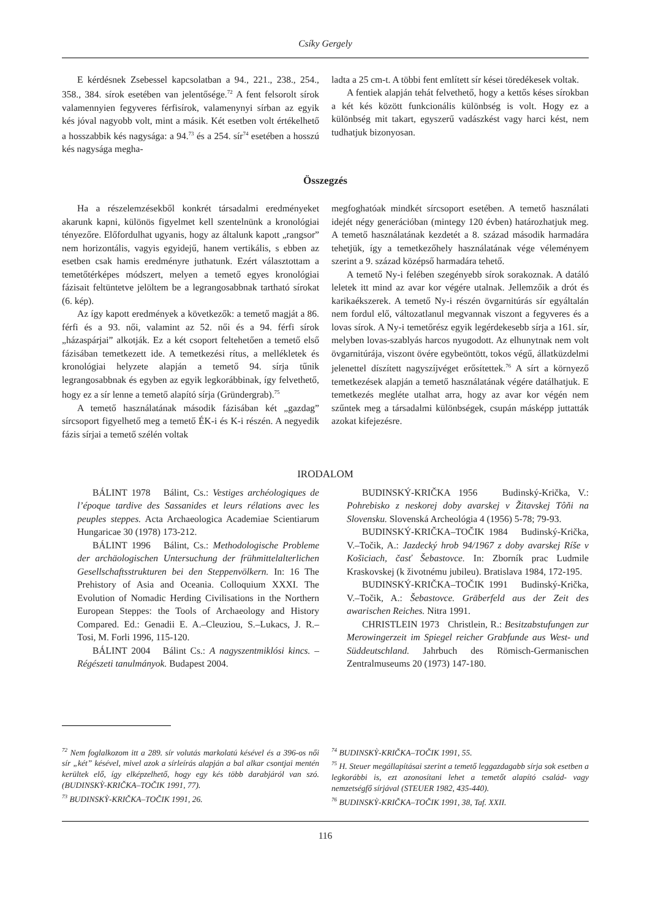Csíky Gergely
E kérdésnek Zsebessel kapcsolatban a 94., 221., 238., 254., 358., 384. sírok esetében van jelentősége.<sup>72</sup> A fent felsorolt sírok valamennyien fegyveres férfisírok, valamenynyi sírban az egyik kés jóval nagyobb volt, mint a másik. Két esetben volt értékelhető a hosszabbik kés nagysága: a 94.<sup>73</sup> és a 254. sír<sup>74</sup> esetében a hosszú kés nagysága megha-
ladta a 25 cm-t. A többi fent említett sír kései töredékesek voltak.
A fentiek alapján tehát felvethető, hogy a kettős késes sírokban a két kés között funkcionális különbség is volt. Hogy ez a különbség mit takart, egyszerű vadászkést vagy harci kést, nem tudhatjuk bizonyosan.
Összegzés
Ha a részelemzésekből konkrét társadalmi eredményeket akarunk kapni, különös figyelmet kell szentelnünk a kronológiai tényezőre. Előfordulhat ugyanis, hogy az általunk kapott „rangsor” nem horizontális, vagyis egyidejű, hanem vertikális, s ebben az esetben csak hamis eredményre juthatunk. Ezért választottam a temetőtérképes módszert, melyen a temető egyes kronológiai fázisait feltüntetve jelöltem be a legrangosabbnak tartható sírokat (6. kép).
Az így kapott eredmények a következők: a temető magját a 86. férfi és a 93. női, valamint az 52. női és a 94. férfi sírok „házaspárjai” alkotják. Ez a két csoport feltehetően a temető első fázisában temetkezett ide. A temetkezési rítus, a mellékletek és kronológiai helyzete alapján a temető 94. sírja tűnik legrangosabbnak és egyben az egyik legkorábbinak, így felvethető, hogy ez a sír lenne a temető alapító sírja (Gründergrab).<sup>75</sup>
A temető használatának második fázisában két „gazdag” sírcsoport figyelhető meg a temető ÉK-i és K-i részén. A negyedik fázis sírjai a temető szélén voltak
megfoghatóak mindkét sírcsoport esetében. A temető használati idejét négy generációban (mintegy 120 évben) határozhatjuk meg. A temető használatának kezdetét a 8. század második harmadára tehetjük, így a temetkezőhely használatának vége véleményem szerint a 9. század középső harmadára tehető.
A temető Ny-i felében szegényebb sírok sorakoznak. A datáló leletek itt mind az avar kor végére utalnak. Jellemzőik a drót és karikaékszerek. A temető Ny-i részén övgarnitúrás sír egyáltalán nem fordul elő, változatlanul megvannak viszont a fegyveres és a lovas sírok. A Ny-i temetőrész egyik legérdekesebb sírja a 161. sír, melyben lovas-szablyás harcos nyugodott. Az elhunytnak nem volt övgarnitúrája, viszont övére egybeöntött, tokos végű, állatküzdelmi jelenettel díszített nagyszíjvéget erősítettek.<sup>76</sup> A sírt a környező temetkezések alapján a temető használatának végére datálhatjuk. E temetkezés megléte utalhat arra, hogy az avar kor végén nem szűntek meg a társadalmi különbségek, csupán másképp juttatták azokat kifejezésre.
IRODALOM
BÁLINT 1978 Bálint, Cs.: Vestiges archéologiques de l’époque tardive des Sassanides et leurs rélations avec les peuples steppes. Acta Archaeologica Academiae Scientiarum Hungaricae 30 (1978) 173-212.
BÁLINT 1996 Bálint, Cs.: Methodologische Probleme der archäologischen Untersuchung der frühmittelalterlichen Gesellschaftsstrukturen bei den Steppenvölkern. In: 16 The Prehistory of Asia and Oceania. Colloquium XXXI. The Evolution of Nomadic Herding Civilisations in the Northern European Steppes: the Tools of Archaeology and History Compared. Ed.: Genadii E. A.–Cleuziou, S.–Lukacs, J. R.–Tosi, M. Forli 1996, 115-120.
BÁLINT 2004 Bálint Cs.: A nagyszentmiklósi kincs. – Régészeti tanulmányok. Budapest 2004.
BUDINSKÝ-KRIČKA 1956 Budinský-Krička, V.: Pohrebisko z neskorej doby avarskej v Žitavskej Tôňi na Slovensku. Slovenská Archeológia 4 (1956) 5-78; 79-93.
BUDINSKÝ-KRIČKA–TOČIK 1984 Budinský-Krička, V.–Točik, A.: Jazdecký hrob 94/1967 z doby avarskej Ríše v Košiciach, časť Šebastovce. In: Zborník prac Ludmile Kraskovskej (k životnému jubileu). Bratislava 1984, 172-195.
BUDINSKÝ-KRIČKA–TOČIK 1991 Budinský-Krička, V.–Točik, A.: Šebastovce. Gräberfeld aus der Zeit des awarischen Reiches. Nitra 1991.
CHRISTLEIN 1973 Christlein, R.: Besitzabstufungen zur Merowingerzeit im Spiegel reicher Grabfunde aus West- und Süddeutschland. Jahrbuch des Römisch-Germanischen Zentralmuseums 20 (1973) 147-180.
<sup>72</sup> Nem foglalkozom itt a 289. sír volutás markolatú késével és a 396-os női sír „két” késével, mivel azok a sírleírás alapján a bal alkar csontjai mentén kerültek elő, így elképzelhető, hogy egy kés több darabjáról van szó. (BUDINSKỲ-KRIČKA–TOČIK 1991, 77).
<sup>73</sup> BUDINSKỲ-KRIČKA–TOČIK 1991, 26.
<sup>74</sup> BUDINSKỲ-KRIČKA–TOČIK 1991, 55.
<sup>75</sup> H. Steuer megállapításai szerint a temető leggazdagabb sírja sok esetben a legkorábbi is, ezt azonosítani lehet a temetőt alapító család- vagy nemzetségfő sírjával (STEUER 1982, 435-440).
<sup>76</sup> BUDINSKỲ-KRIČKA–TOČIK 1991, 38, Taf. XXII.
116